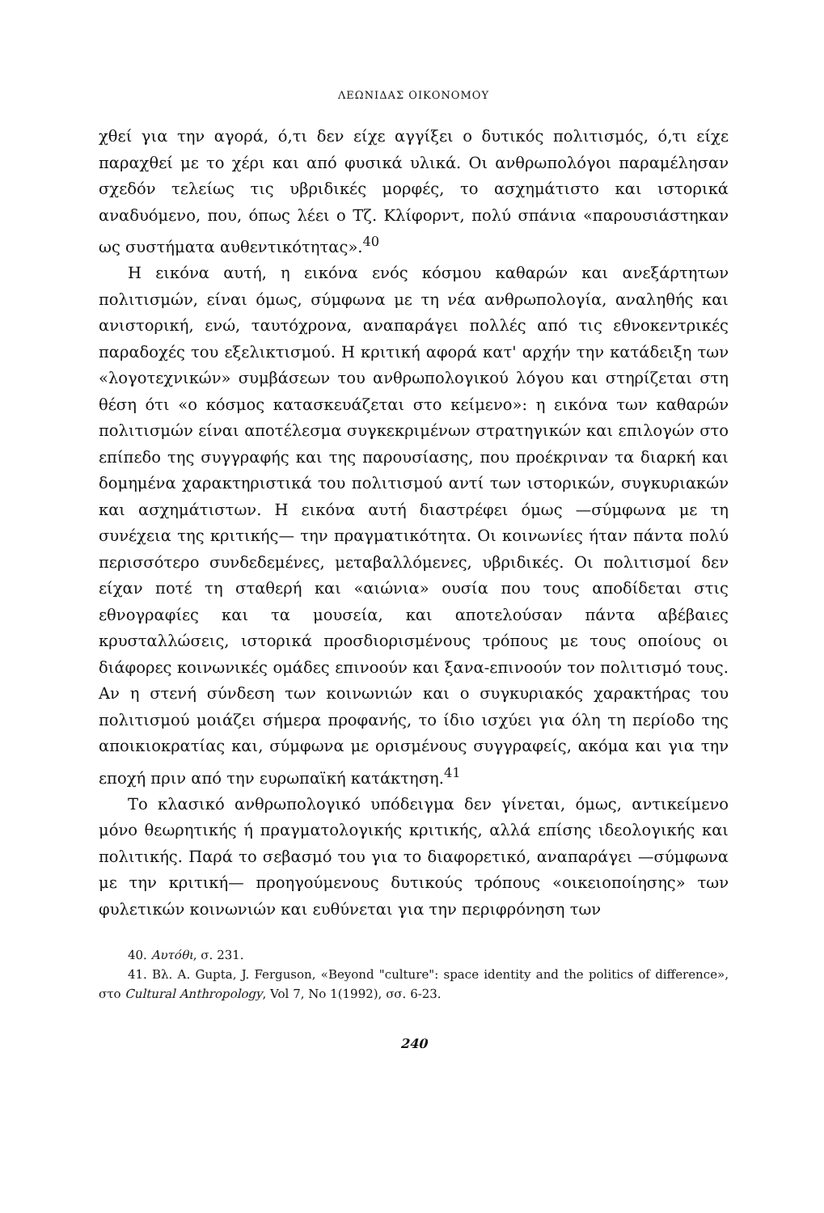ΛΕΩΝΙΔΑΣ ΟΙΚΟΝΟΜΟΥ
χθεί για την αγορά, ό,τι δεν είχε αγγίξει ο δυτικός πολιτισμός, ό,τι είχε παραχθεί με το χέρι και από φυσικά υλικά. Οι ανθρωπολόγοι παραμέλησαν σχεδόν τελείως τις υβριδικές μορφές, το ασχημάτιστο και ιστορικά αναδυόμενο, που, όπως λέει ο Τζ. Κλίφορντ, πολύ σπάνια «παρουσιάστηκαν ως συστήματα αυθεντικότητας».<sup>40</sup>
Η εικόνα αυτή, η εικόνα ενός κόσμου καθαρών και ανεξάρτητων πολιτισμών, είναι όμως, σύμφωνα με τη νέα ανθρωπολογία, αναληθής και ανιστορική, ενώ, ταυτόχρονα, αναπαράγει πολλές από τις εθνοκεντρικές παραδοχές του εξελικτισμού. Η κριτική αφορά κατ' αρχήν την κατάδειξη των «λογοτεχνικών» συμβάσεων του ανθρωπολογικού λόγου και στηρίζεται στη θέση ότι «ο κόσμος κατασκευάζεται στο κείμενο»: η εικόνα των καθαρών πολιτισμών είναι αποτέλεσμα συγκεκριμένων στρατηγικών και επιλογών στο επίπεδο της συγγραφής και της παρουσίασης, που προέκριναν τα διαρκή και δομημένα χαρακτηριστικά του πολιτισμού αντί των ιστορικών, συγκυριακών και ασχημάτιστων. Η εικόνα αυτή διαστρέφει όμως —σύμφωνα με τη συνέχεια της κριτικής— την πραγματικότητα. Οι κοινωνίες ήταν πάντα πολύ περισσότερο συνδεδεμένες, μεταβαλλόμενες, υβριδικές. Οι πολιτισμοί δεν είχαν ποτέ τη σταθερή και «αιώνια» ουσία που τους αποδίδεται στις εθνογραφίες και τα μουσεία, και αποτελούσαν πάντα αβέβαιες κρυσταλλώσεις, ιστορικά προσδιορισμένους τρόπους με τους οποίους οι διάφορες κοινωνικές ομάδες επινοούν και ξανα-επινοούν τον πολιτισμό τους. Αν η στενή σύνδεση των κοινωνιών και ο συγκυριακός χαρακτήρας του πολιτισμού μοιάζει σήμερα προφανής, το ίδιο ισχύει για όλη τη περίοδο της αποικιοκρατίας και, σύμφωνα με ορισμένους συγγραφείς, ακόμα και για την εποχή πριν από την ευρωπαϊκή κατάκτηση.<sup>41</sup>
Το κλασικό ανθρωπολογικό υπόδειγμα δεν γίνεται, όμως, αντικείμενο μόνο θεωρητικής ή πραγματολογικής κριτικής, αλλά επίσης ιδεολογικής και πολιτικής. Παρά το σεβασμό του για το διαφορετικό, αναπαράγει —σύμφωνα με την κριτική— προηγούμενους δυτικούς τρόπους «οικειοποίησης» των φυλετικών κοινωνιών και ευθύνεται για την περιφρόνηση των
40. Αυτόθι, σ. 231.
41. Βλ. A. Gupta, J. Ferguson, «Beyond "culture": space identity and the politics of difference», στο Cultural Anthropology, Vol 7, No 1(1992), σσ. 6-23.
240